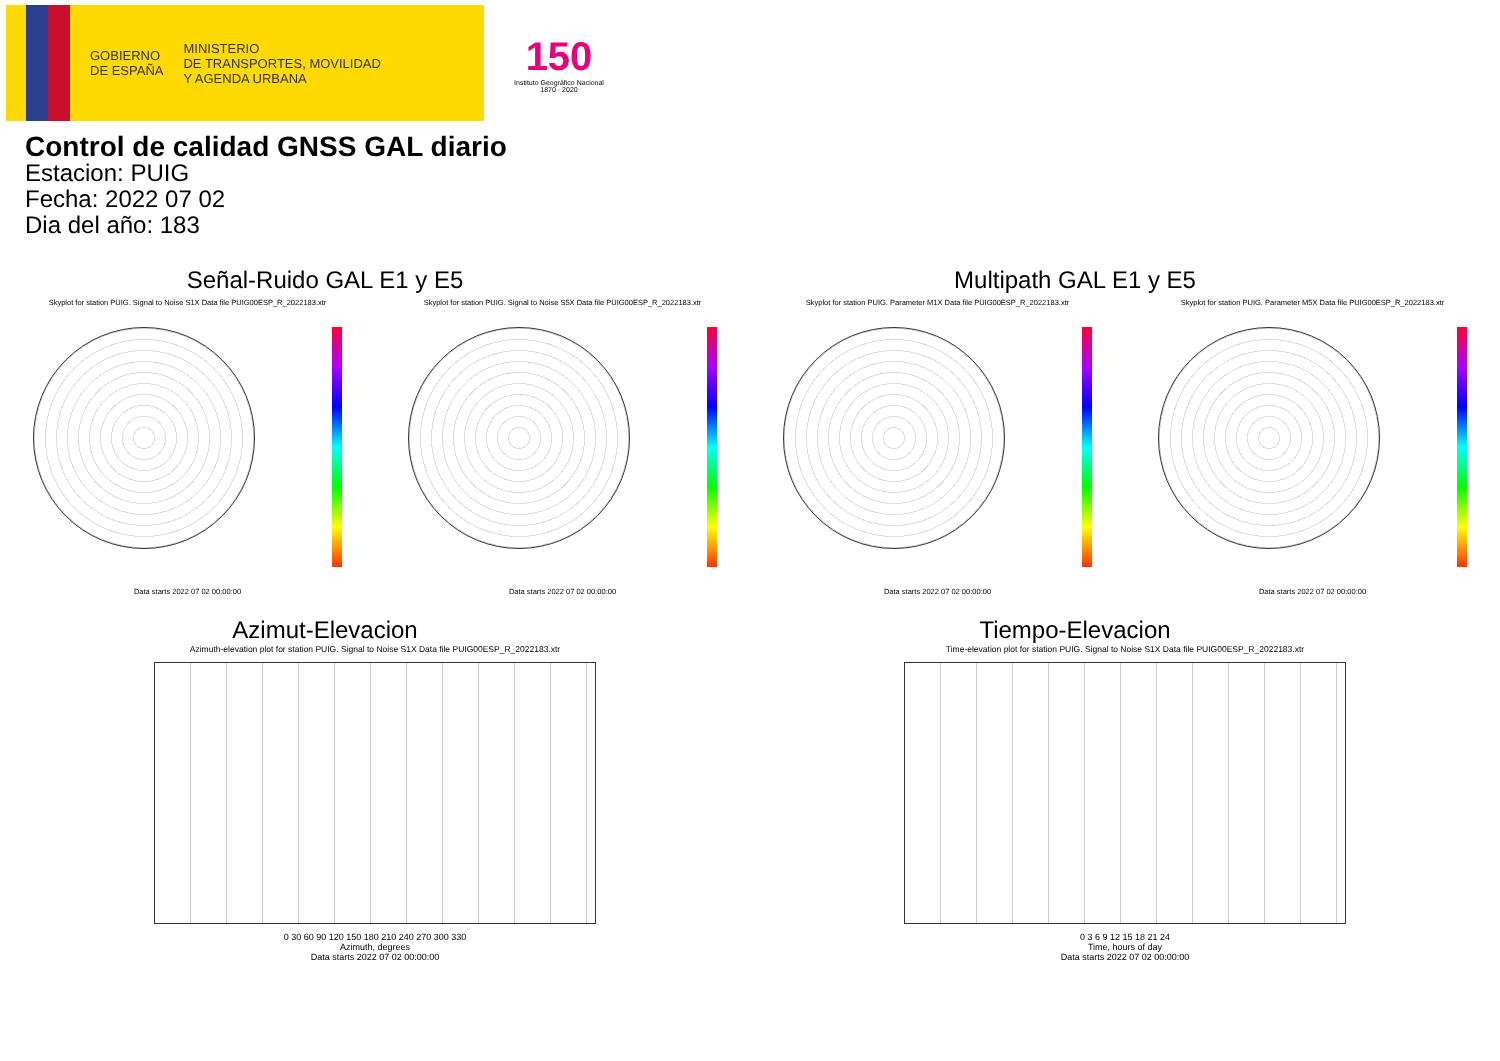GOBIERNO
DE ESPAÑA
MINISTERIO
DE TRANSPORTES, MOVILIDAD
Y AGENDA URBANA
150
Instituto Geográfico Nacional 1870 · 2020
Control de calidad GNSS GAL diario
Estacion: PUIG
Fecha: 2022 07 02
Dia del año: 183
Señal-Ruido GAL E1 y E5
Skyplot for station PUIG. Signal to Noise S1X Data file PUIG00ESP_R_2022183.xtr Skyplot for station PUIG. Signal to Noise S5X Data file PUIG00ESP_R_2022183.xtr
Data starts 2022 07 02 00:00:00 Data starts 2022 07 02 00:00:00
Multipath GAL E1 y E5
Skyplot for station PUIG. Parameter M1X Data file PUIG00ESP_R_2022183.xtr Skyplot for station PUIG. Parameter M5X Data file PUIG00ESP_R_2022183.xtr
Data starts 2022 07 02 00:00:00 Data starts 2022 07 02 00:00:00
Azimut-Elevacion
Azimuth-elevation plot for station PUIG. Signal to Noise S1X Data file PUIG00ESP_R_2022183.xtr
0 30 60 90 120 150 180 210 240 270 300 330
Azimuth, degrees
Data starts 2022 07 02 00:00:00
Tiempo-Elevacion
Time-elevation plot for station PUIG. Signal to Noise S1X Data file PUIG00ESP_R_2022183.xtr
0 3 6 9 12 15 18 21 24
Time, hours of day
Data starts 2022 07 02 00:00:00